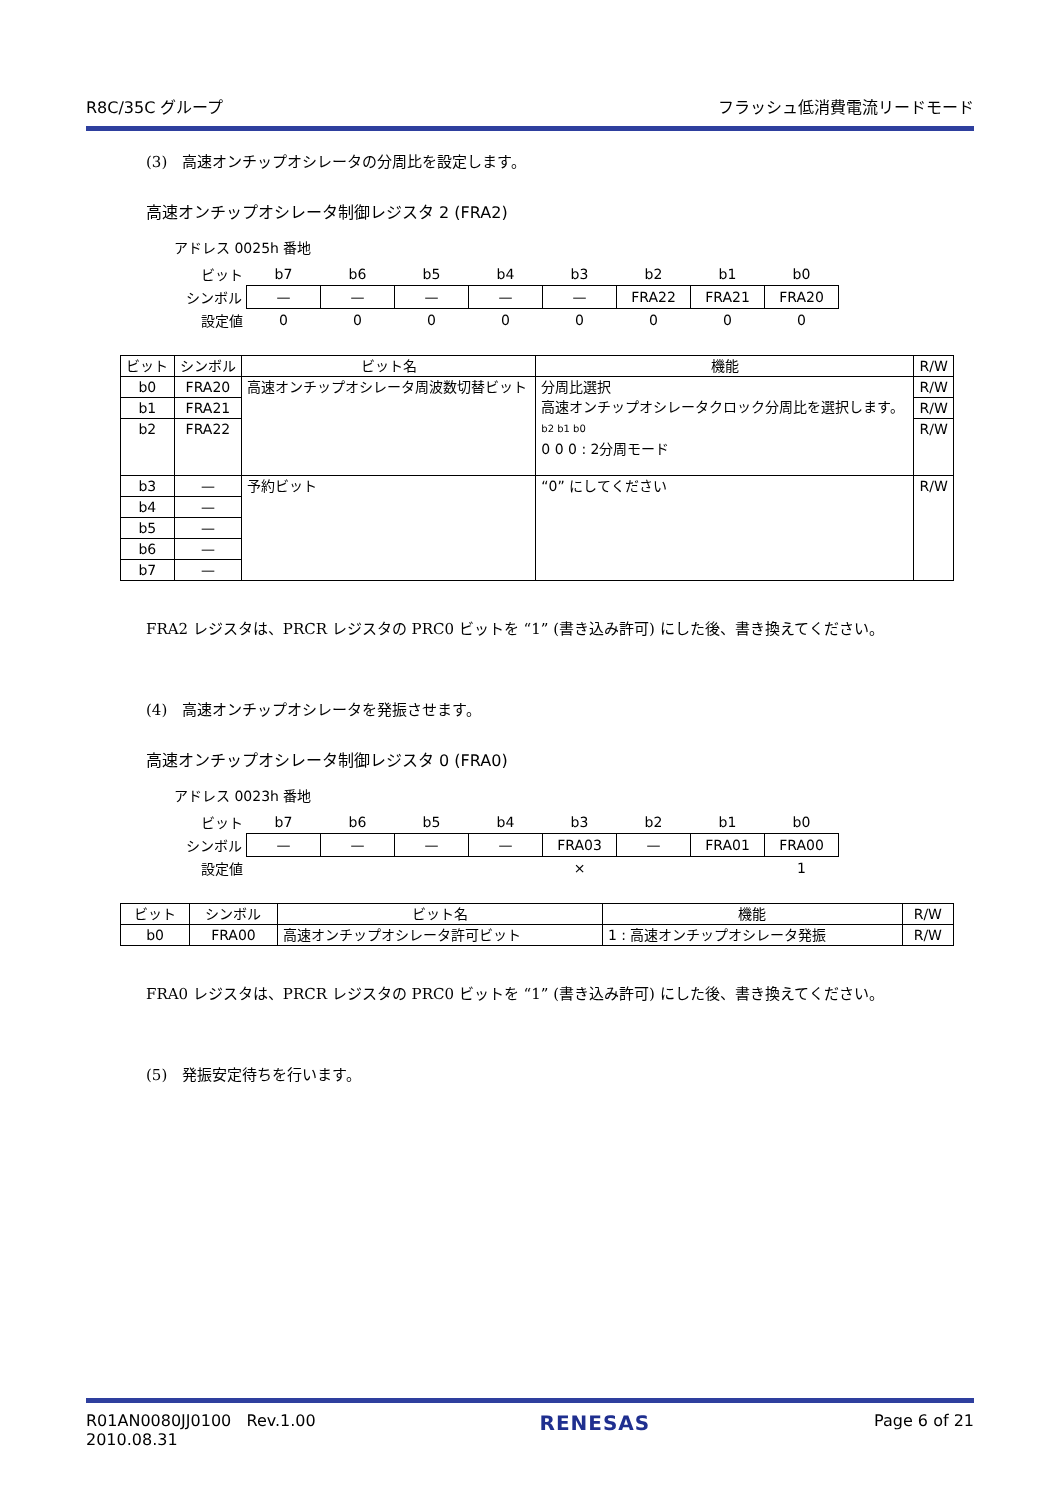R8C/35C グループ フラッシュ低消費電流リードモード
(3)　高速オンチップオシレータの分周比を設定します。
高速オンチップオシレータ制御レジスタ 2 (FRA2)
アドレス 0025h 番地
| ビット | b7 | b6 | b5 | b4 | b3 | b2 | b1 | b0 |
| シンボル | — | — | — | — | — | FRA22 | FRA21 | FRA20 |
| 設定値 | 0 | 0 | 0 | 0 | 0 | 0 | 0 | 0 |
| ビット | シンボル | ビット名 | 機能 | R/W |
| --- | --- | --- | --- | --- |
| b0 | FRA20 | 高速オンチップオシレータ周波数切替ビット | 分周比選択 高速オンチップオシレータクロック分周比を選択します。 b2 b1 b0 0 0 0 : 2分周モード | R/W |
| b1 | FRA21 | | | R/W |
| b2 | FRA22 | | | R/W |
| b3 | — | 予約ビット | “0” にしてください | R/W |
| b4 | — | | | |
| b5 | — | | | |
| b6 | — | | | |
| b7 | — | | | |
FRA2 レジスタは、PRCR レジスタの PRC0 ビットを “1” (書き込み許可) にした後、書き換えてください。
(4)　高速オンチップオシレータを発振させます。
高速オンチップオシレータ制御レジスタ 0 (FRA0)
アドレス 0023h 番地
| ビット | b7 | b6 | b5 | b4 | b3 | b2 | b1 | b0 |
| シンボル | — | — | — | — | FRA03 | — | FRA01 | FRA00 |
| 設定値 | | | | | × | | | 1 |
| ビット | シンボル | ビット名 | 機能 | R/W |
| --- | --- | --- | --- | --- |
| b0 | FRA00 | 高速オンチップオシレータ許可ビット | 1 : 高速オンチップオシレータ発振 | R/W |
FRA0 レジスタは、PRCR レジスタの PRC0 ビットを “1” (書き込み許可) にした後、書き換えてください。
(5)　発振安定待ちを行います。
R01AN0080JJ0100 Rev.1.00
2010.08.31 RENESAS Page 6 of 21